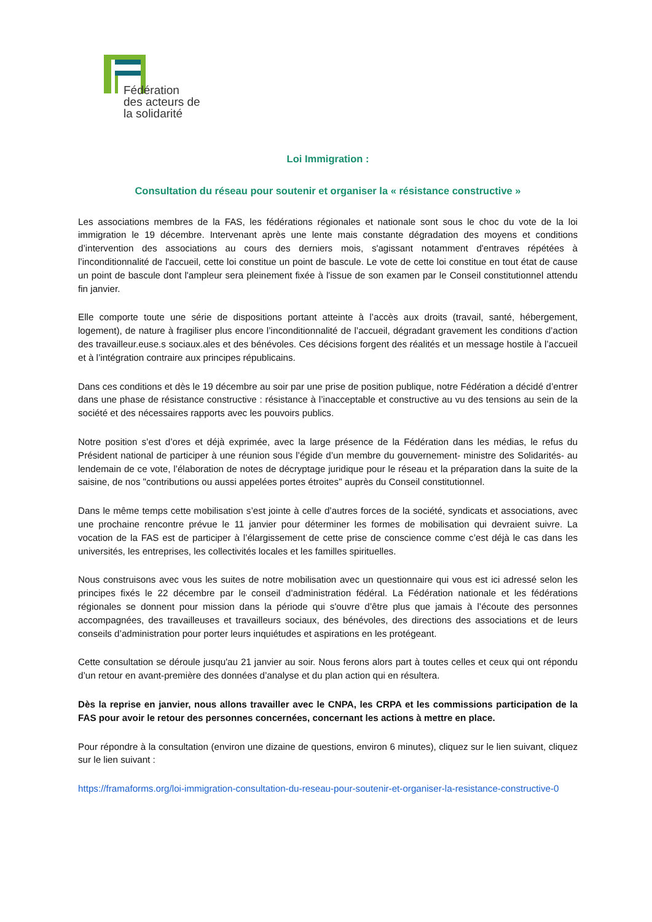Fédération
des acteurs de
la solidarité
Loi Immigration :
Consultation du réseau pour soutenir et organiser la « résistance constructive »
Les associations membres de la FAS, les fédérations régionales et nationale sont sous le choc du vote de la loi immigration le 19 décembre. Intervenant après une lente mais constante dégradation des moyens et conditions d’intervention des associations au cours des derniers mois, s'agissant notamment d'entraves répétées à l’inconditionnalité de l'accueil, cette loi constitue un point de bascule. Le vote de cette loi constitue en tout état de cause un point de bascule dont l'ampleur sera pleinement fixée à l'issue de son examen par le Conseil constitutionnel attendu fin janvier.
Elle comporte toute une série de dispositions portant atteinte à l’accès aux droits (travail, santé, hébergement, logement), de nature à fragiliser plus encore l’inconditionnalité de l’accueil, dégradant gravement les conditions d’action des travailleur.euse.s sociaux.ales et des bénévoles. Ces décisions forgent des réalités et un message hostile à l’accueil et à l’intégration contraire aux principes républicains.
Dans ces conditions et dès le 19 décembre au soir par une prise de position publique, notre Fédération a décidé d’entrer dans une phase de résistance constructive : résistance à l’inacceptable et constructive au vu des tensions au sein de la société et des nécessaires rapports avec les pouvoirs publics.
Notre position s’est d’ores et déjà exprimée, avec la large présence de la Fédération dans les médias, le refus du Président national de participer à une réunion sous l’égide d’un membre du gouvernement- ministre des Solidarités- au lendemain de ce vote, l’élaboration de notes de décryptage juridique pour le réseau et la préparation dans la suite de la saisine, de nos "contributions ou aussi appelées portes étroites" auprès du Conseil constitutionnel.
Dans le même temps cette mobilisation s’est jointe à celle d’autres forces de la société, syndicats et associations, avec une prochaine rencontre prévue le 11 janvier pour déterminer les formes de mobilisation qui devraient suivre. La vocation de la FAS est de participer à l’élargissement de cette prise de conscience comme c’est déjà le cas dans les universités, les entreprises, les collectivités locales et les familles spirituelles.
Nous construisons avec vous les suites de notre mobilisation avec un questionnaire qui vous est ici adressé selon les principes fixés le 22 décembre par le conseil d’administration fédéral. La Fédération nationale et les fédérations régionales se donnent pour mission dans la période qui s'ouvre d’être plus que jamais à l’écoute des personnes accompagnées, des travailleuses et travailleurs sociaux, des bénévoles, des directions des associations et de leurs conseils d’administration pour porter leurs inquiétudes et aspirations en les protégeant.
Cette consultation se déroule jusqu'au 21 janvier au soir. Nous ferons alors part à toutes celles et ceux qui ont répondu d’un retour en avant-première des données d’analyse et du plan action qui en résultera.
Dès la reprise en janvier, nous allons travailler avec le CNPA, les CRPA et les commissions participation de la FAS pour avoir le retour des personnes concernées, concernant les actions à mettre en place.
Pour répondre à la consultation (environ une dizaine de questions, environ 6 minutes), cliquez sur le lien suivant, cliquez sur le lien suivant :
https://framaforms.org/loi-immigration-consultation-du-reseau-pour-soutenir-et-organiser-la-resistance-constructive-0